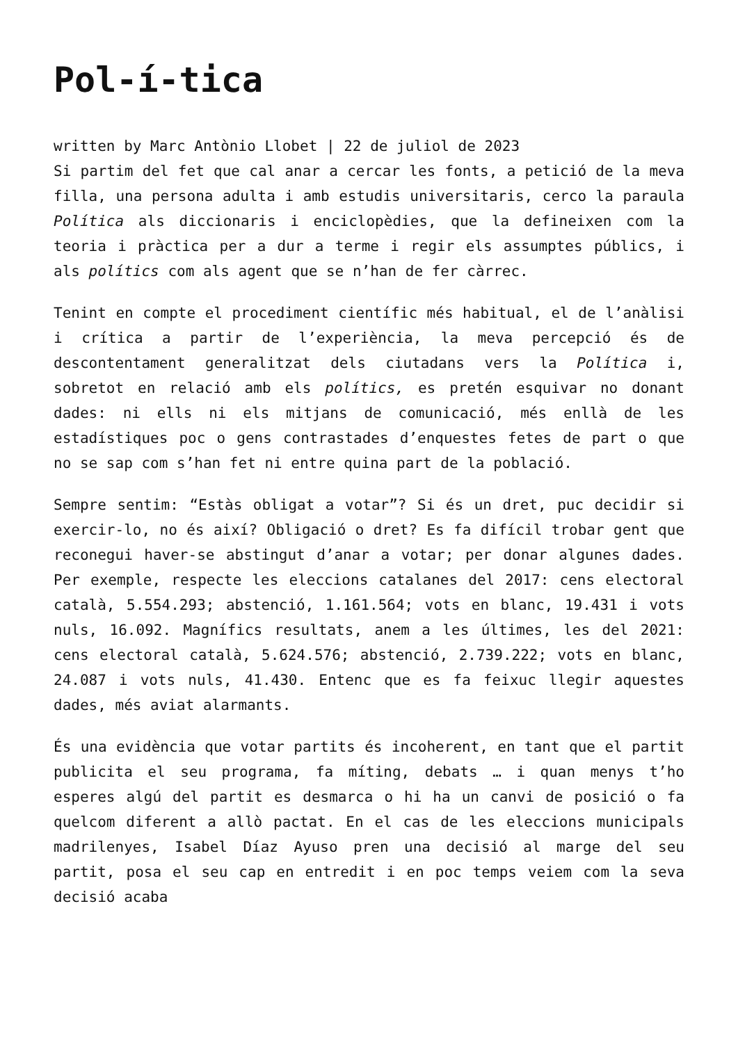Pol-í-tica
written by Marc Antònio Llobet | 22 de juliol de 2023
Si partim del fet que cal anar a cercar les fonts, a petició de la meva filla, una persona adulta i amb estudis universitaris, cerco la paraula Política als diccionaris i enciclopèdies, que la defineixen com la teoria i pràctica per a dur a terme i regir els assumptes públics, i als polítics com als agent que se n’han de fer càrrec.
Tenint en compte el procediment científic més habitual, el de l’anàlisi i crítica a partir de l’experiència, la meva percepció és de descontentament generalitzat dels ciutadans vers la Política i, sobretot en relació amb els polítics, es pretén esquivar no donant dades: ni ells ni els mitjans de comunicació, més enllà de les estadístiques poc o gens contrastades d’enquestes fetes de part o que no se sap com s’han fet ni entre quina part de la població.
Sempre sentim: “Estàs obligat a votar”? Si és un dret, puc decidir si exercir-lo, no és així? Obligació o dret? Es fa difícil trobar gent que reconegui haver-se abstingut d’anar a votar; per donar algunes dades. Per exemple, respecte les eleccions catalanes del 2017: cens electoral català, 5.554.293; abstenció, 1.161.564; vots en blanc, 19.431 i vots nuls, 16.092. Magnífics resultats, anem a les últimes, les del 2021: cens electoral català, 5.624.576; abstenció, 2.739.222; vots en blanc, 24.087 i vots nuls, 41.430. Entenc que es fa feixuc llegir aquestes dades, més aviat alarmants.
És una evidència que votar partits és incoherent, en tant que el partit publicita el seu programa, fa míting, debats … i quan menys t’ho esperes algú del partit es desmarca o hi ha un canvi de posició o fa quelcom diferent a allò pactat. En el cas de les eleccions municipals madrilenyes, Isabel Díaz Ayuso pren una decisió al marge del seu partit, posa el seu cap en entredit i en poc temps veiem com la seva decisió acaba